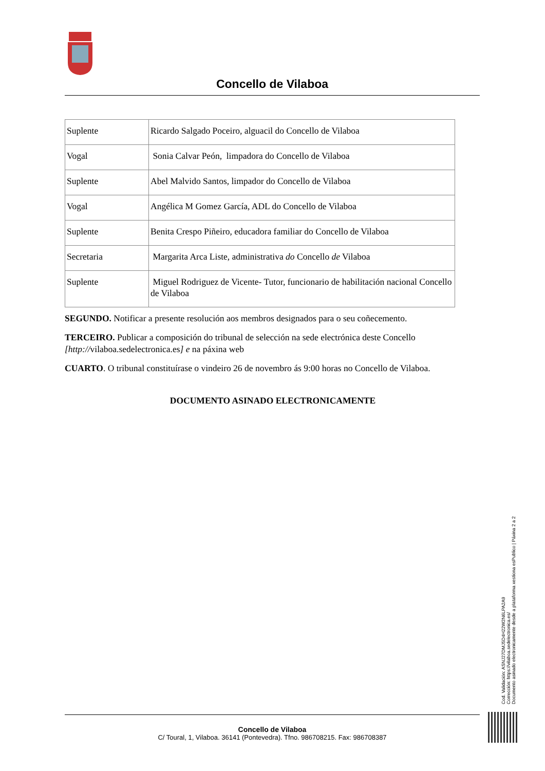Concello de Vilaboa
| Suplente | Ricardo Salgado Poceiro, alguacil do Concello de Vilaboa |
| Vogal | Sonia Calvar Peón, limpadora do Concello de Vilaboa |
| Suplente | Abel Malvido Santos, limpador do Concello de Vilaboa |
| Vogal | Angélica M Gomez García, ADL do Concello de Vilaboa |
| Suplente | Benita Crespo Piñeiro, educadora familiar do Concello de Vilaboa |
| Secretaria | Margarita Arca Liste, administrativa do Concello de Vilaboa |
| Suplente | Miguel Rodriguez de Vicente- Tutor, funcionario de habilitación nacional Concello de Vilaboa |
SEGUNDO. Notificar a presente resolución aos membros designados para o seu coñecemento.
TERCEIRO. Publicar a composición do tribunal de selección na sede electrónica deste Concello [http://vilaboa.sedelectronica.es] e na páxina web
CUARTO. O tribunal constituírase o vindeiro 26 de novembro ás 9:00 horas no Concello de Vilaboa.
DOCUMENTO ASINADO ELECTRONICAMENTE
Cod. Validación: ASNJ27DMJ5D4H22W2N6LPA2A9
Corrección: https://vilaboa.sedelectronica.es/
Documento asinado electronicamente desde a plataforma xestiona esPublico | Páxina 2 a 2
Concello de Vilaboa
C/ Toural, 1, Vilaboa. 36141 (Pontevedra). Tfno. 986708215. Fax: 986708387